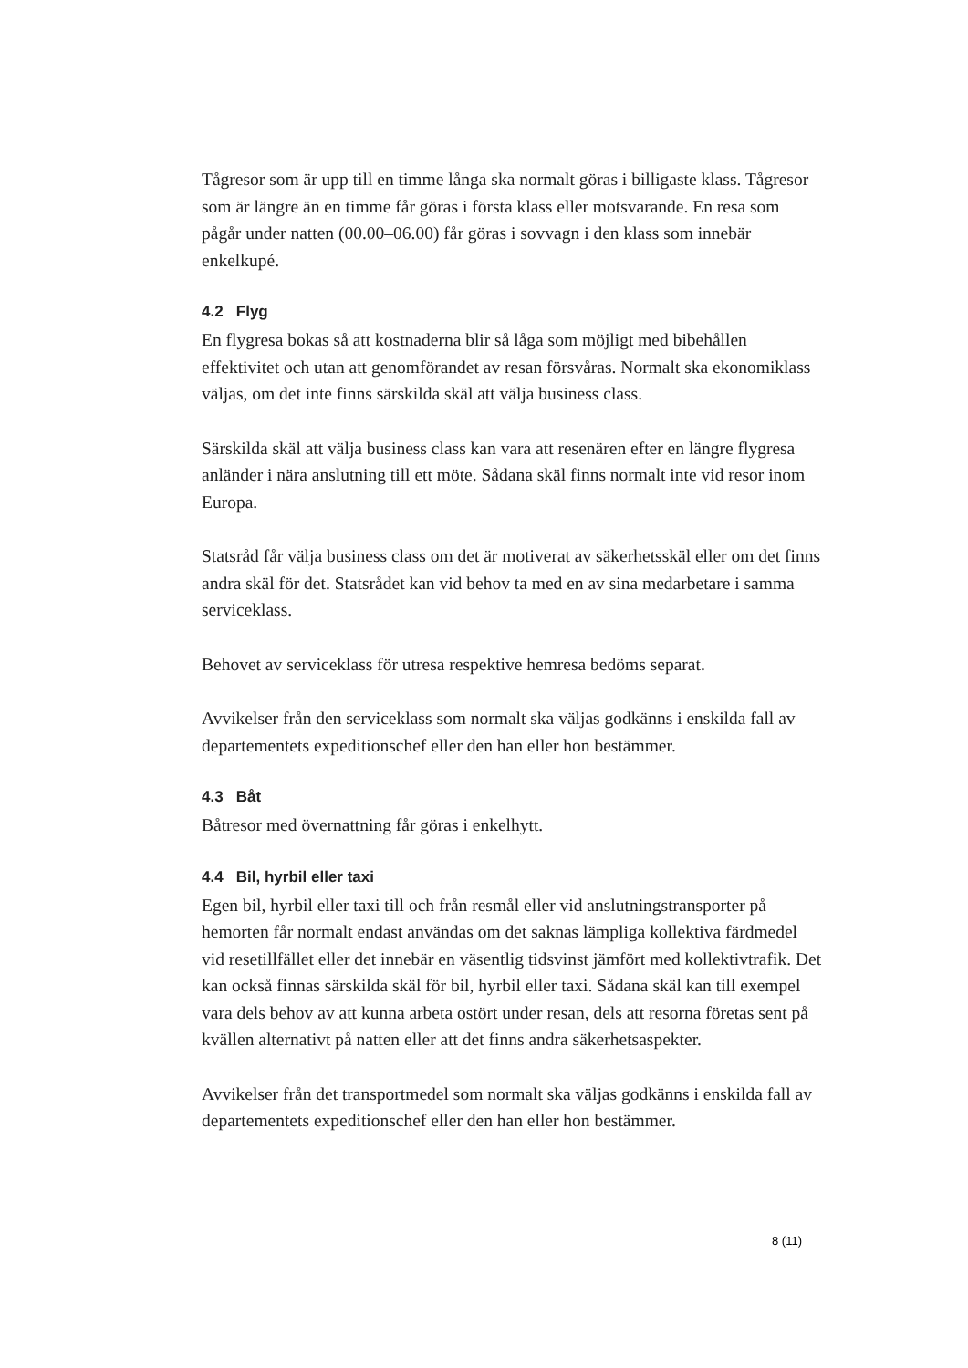Tågresor som är upp till en timme långa ska normalt göras i billigaste klass. Tågresor som är längre än en timme får göras i första klass eller motsvarande. En resa som pågår under natten (00.00–06.00) får göras i sovvagn i den klass som innebär enkelkupé.
4.2 Flyg
En flygresa bokas så att kostnaderna blir så låga som möjligt med bibehållen effektivitet och utan att genomförandet av resan försvåras. Normalt ska ekonomiklass väljas, om det inte finns särskilda skäl att välja business class.
Särskilda skäl att välja business class kan vara att resenären efter en längre flygresa anländer i nära anslutning till ett möte. Sådana skäl finns normalt inte vid resor inom Europa.
Statsråd får välja business class om det är motiverat av säkerhetsskäl eller om det finns andra skäl för det. Statsrådet kan vid behov ta med en av sina medarbetare i samma serviceklass.
Behovet av serviceklass för utresa respektive hemresa bedöms separat.
Avvikelser från den serviceklass som normalt ska väljas godkänns i enskilda fall av departementets expeditionschef eller den han eller hon bestämmer.
4.3 Båt
Båtresor med övernattning får göras i enkelhytt.
4.4 Bil, hyrbil eller taxi
Egen bil, hyrbil eller taxi till och från resmål eller vid anslutningstransporter på hemorten får normalt endast användas om det saknas lämpliga kollektiva färdmedel vid resetillfället eller det innebär en väsentlig tidsvinst jämfört med kollektivtrafik. Det kan också finnas särskilda skäl för bil, hyrbil eller taxi. Sådana skäl kan till exempel vara dels behov av att kunna arbeta ostört under resan, dels att resorna företas sent på kvällen alternativt på natten eller att det finns andra säkerhetsaspekter.
Avvikelser från det transportmedel som normalt ska väljas godkänns i enskilda fall av departementets expeditionschef eller den han eller hon bestämmer.
8 (11)